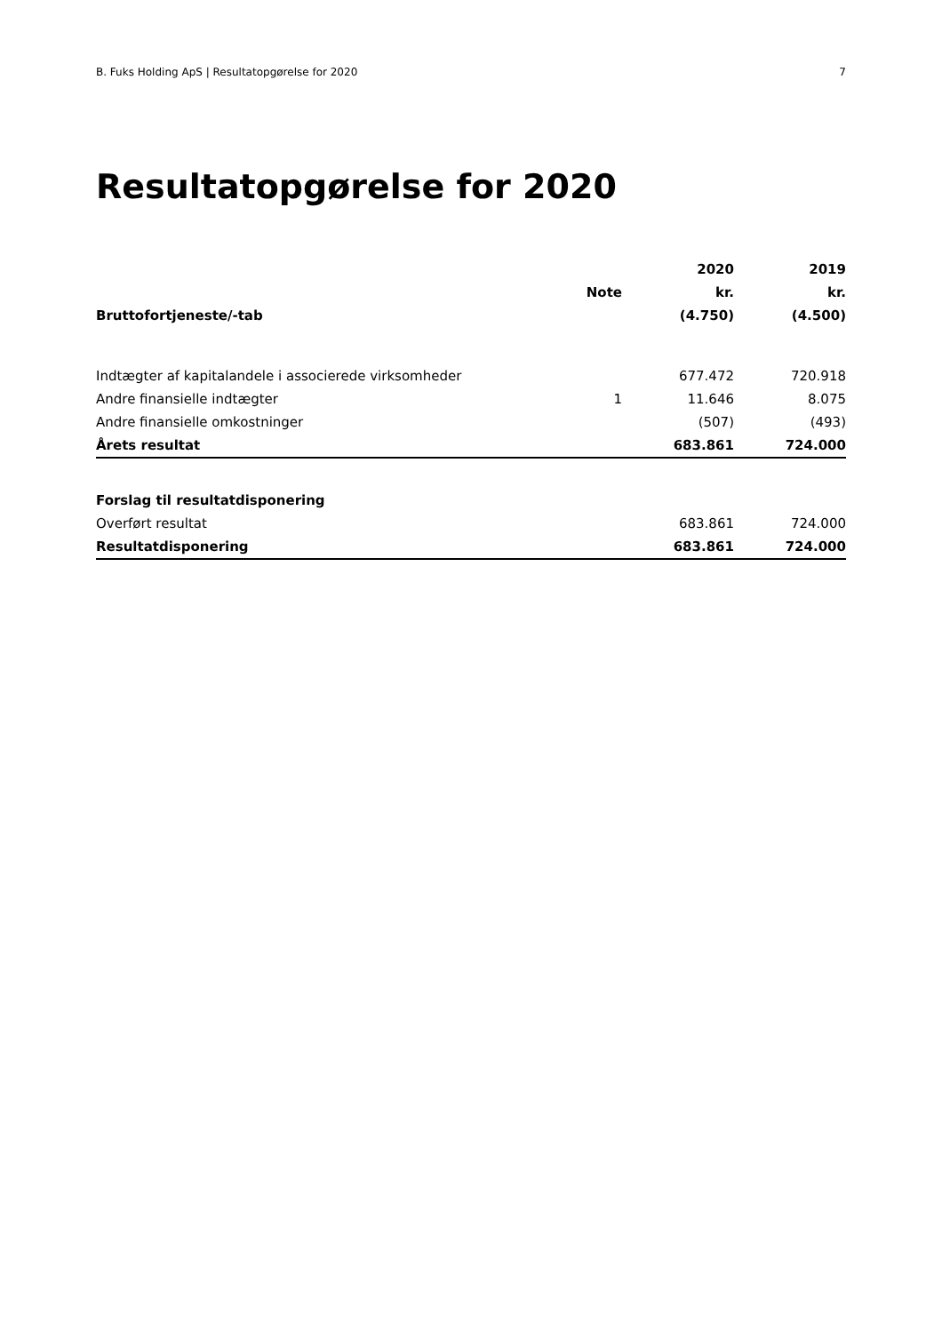B. Fuks Holding ApS | Resultatopgørelse for 2020 7
Resultatopgørelse for 2020
| | | 2020 | 2019 |
| --- | --- | --- | --- |
| | Note | kr. | kr. |
| Bruttofortjeneste/-tab | | (4.750) | (4.500) |
| Indtægter af kapitalandele i associerede virksomheder | | 677.472 | 720.918 |
| Andre finansielle indtægter | 1 | 11.646 | 8.075 |
| Andre finansielle omkostninger | | (507) | (493) |
| Årets resultat | | 683.861 | 724.000 |
| Forslag til resultatdisponering | | | |
| Overført resultat | | 683.861 | 724.000 |
| Resultatdisponering | | 683.861 | 724.000 |